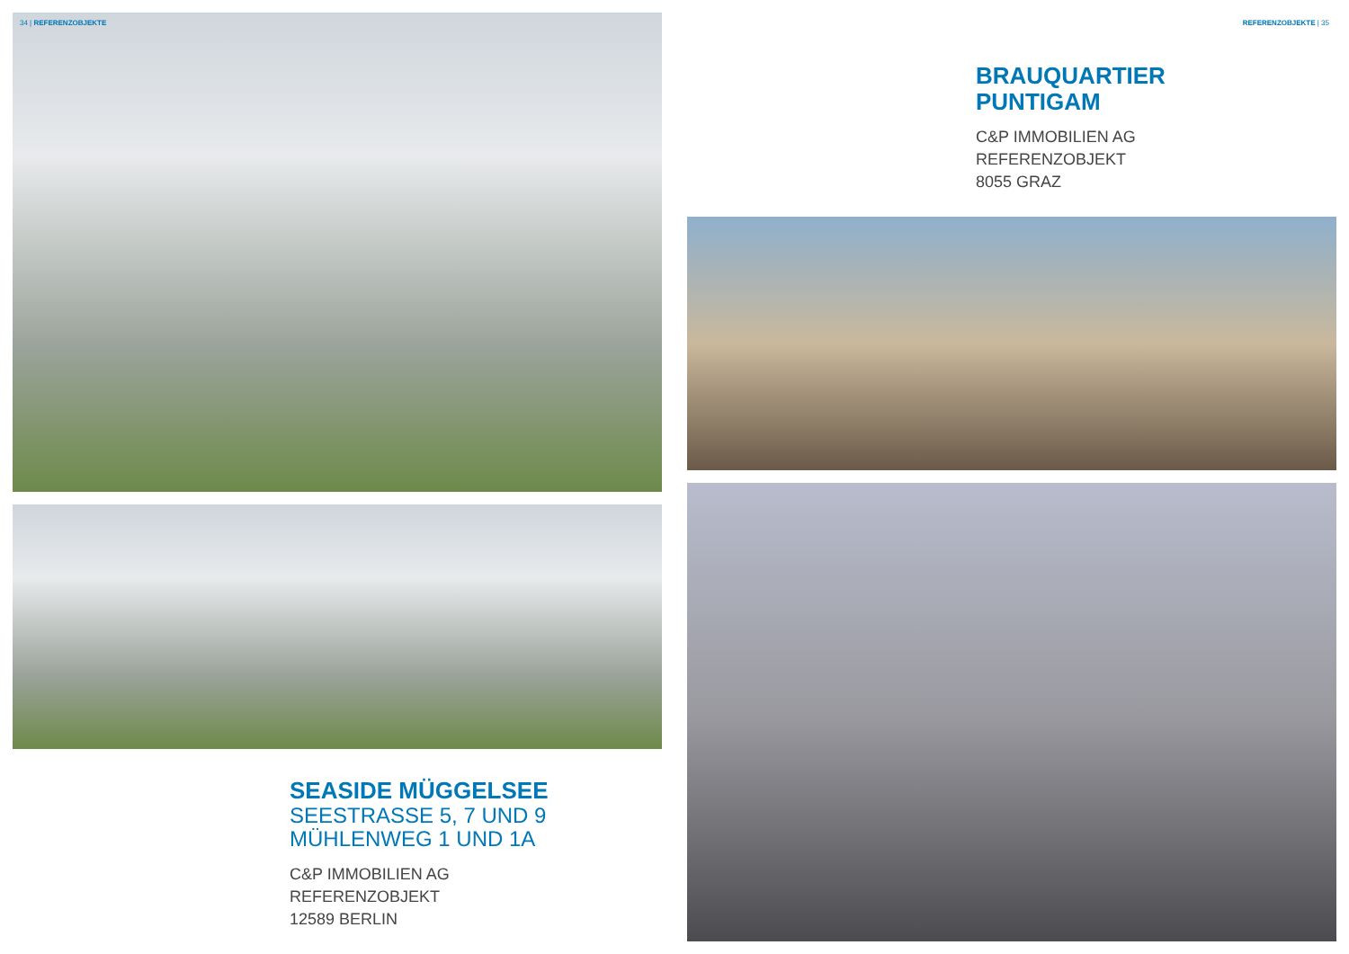34 | REFERENZOBJEKTE
SEASIDE MÜGGELSEE
SEESTRASSE 5, 7 UND 9
MÜHLENWEG 1 UND 1A
C&P IMMOBILIEN AG
REFERENZOBJEKT
12589 BERLIN
REFERENZOBJEKTE | 35
BRAUQUARTIER
PUNTIGAM
C&P IMMOBILIEN AG
REFERENZOBJEKT
8055 GRAZ